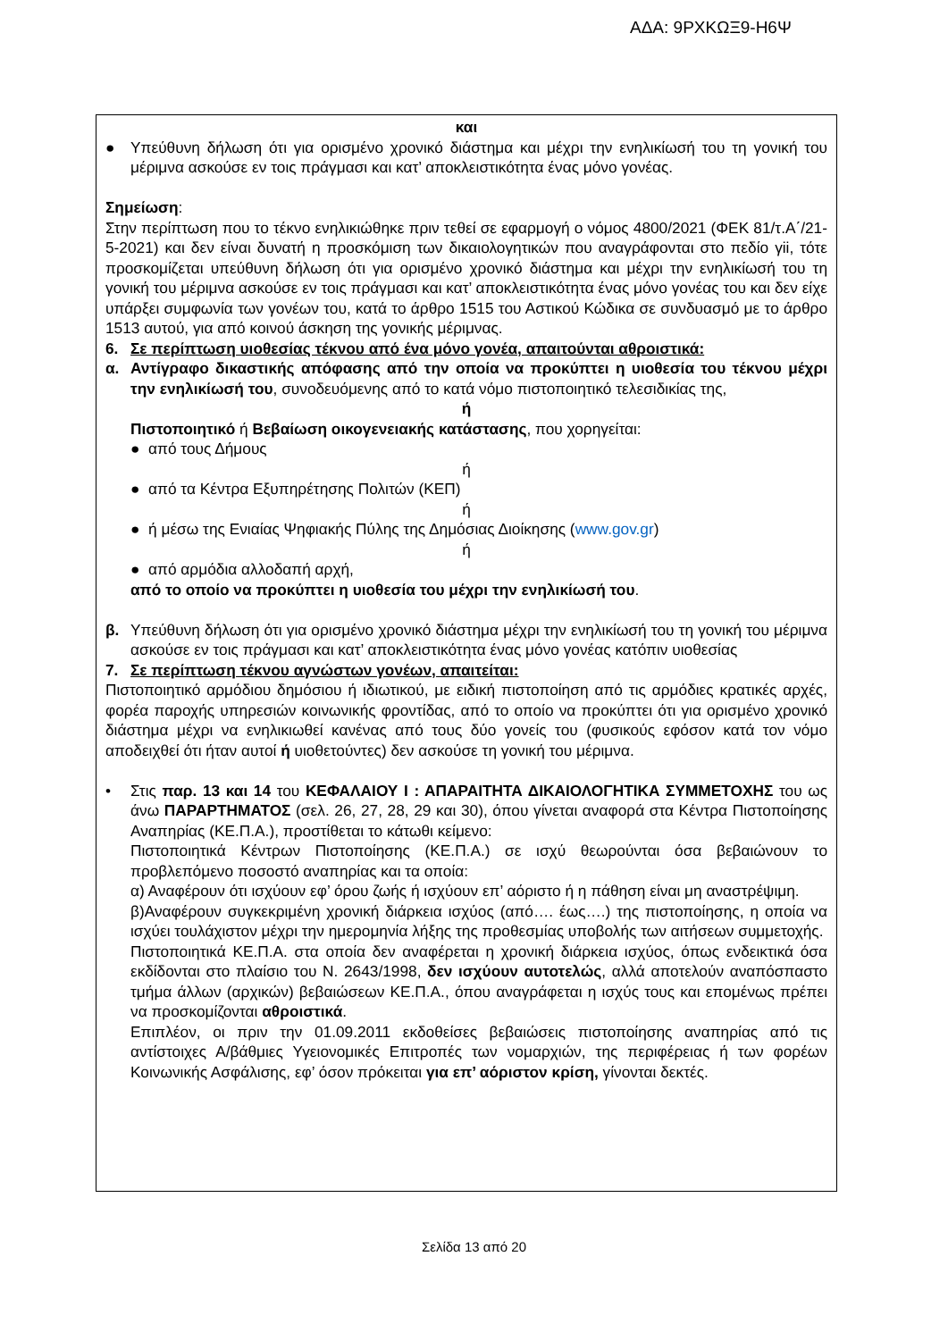ΑΔΑ: 9ΡΧΚΩΞ9-Η6Ψ
και
● Υπεύθυνη δήλωση ότι για ορισμένο χρονικό διάστημα και μέχρι την ενηλικίωσή του τη γονική του μέριμνα ασκούσε εν τοις πράγμασι και κατ’ αποκλειστικότητα ένας μόνο γονέας.
Σημείωση:
Στην περίπτωση που το τέκνο ενηλικιώθηκε πριν τεθεί σε εφαρμογή ο νόμος 4800/2021 (ΦΕΚ 81/τ.Α΄/21-5-2021) και δεν είναι δυνατή η προσκόμιση των δικαιολογητικών που αναγράφονται στο πεδίο γii, τότε προσκομίζεται υπεύθυνη δήλωση ότι για ορισμένο χρονικό διάστημα και μέχρι την ενηλικίωσή του τη γονική του μέριμνα ασκούσε εν τοις πράγμασι και κατ’ αποκλειστικότητα ένας μόνο γονέας του και δεν είχε υπάρξει συμφωνία των γονέων του, κατά το άρθρο 1515 του Αστικού Κώδικα σε συνδυασμό με το άρθρο 1513 αυτού, για από κοινού άσκηση της γονικής μέριμνας.
6. Σε περίπτωση υιοθεσίας τέκνου από ένα μόνο γονέα, απαιτούνται αθροιστικά:
α. Αντίγραφο δικαστικής απόφασης από την οποία να προκύπτει η υιοθεσία του τέκνου μέχρι την ενηλικίωσή του, συνοδευόμενης από το κατά νόμο πιστοποιητικό τελεσιδικίας της,
ή
Πιστοποιητικό ή Βεβαίωση οικογενειακής κατάστασης, που χορηγείται:
● από τους Δήμους
ή
● από τα Κέντρα Εξυπηρέτησης Πολιτών (ΚΕΠ)
ή
● ή μέσω της Ενιαίας Ψηφιακής Πύλης της Δημόσιας Διοίκησης (www.gov.gr)
ή
● από αρμόδια αλλοδαπή αρχή,
από το οποίο να προκύπτει η υιοθεσία του μέχρι την ενηλικίωσή του.
β. Υπεύθυνη δήλωση ότι για ορισμένο χρονικό διάστημα μέχρι την ενηλικίωσή του τη γονική του μέριμνα ασκούσε εν τοις πράγμασι και κατ’ αποκλειστικότητα ένας μόνο γονέας κατόπιν υιοθεσίας
7. Σε περίπτωση τέκνου αγνώστων γονέων, απαιτείται:
Πιστοποιητικό αρμόδιου δημόσιου ή ιδιωτικού, με ειδική πιστοποίηση από τις αρμόδιες κρατικές αρχές, φορέα παροχής υπηρεσιών κοινωνικής φροντίδας, από το οποίο να προκύπτει ότι για ορισμένο χρονικό διάστημα μέχρι να ενηλικιωθεί κανένας από τους δύο γονείς του (φυσικούς εφόσον κατά τον νόμο αποδειχθεί ότι ήταν αυτοί ή υιοθετούντες) δεν ασκούσε τη γονική του μέριμνα.
• Στις παρ. 13 και 14 του ΚΕΦΑΛΑΙΟΥ Ι : ΑΠΑΡΑΙΤΗΤΑ ΔΙΚΑΙΟΛΟΓΗΤΙΚΑ ΣΥΜΜΕΤΟΧΗΣ του ως άνω ΠΑΡΑΡΤΗΜΑΤΟΣ (σελ. 26, 27, 28, 29 και 30), όπου γίνεται αναφορά στα Κέντρα Πιστοποίησης Αναπηρίας (ΚΕ.Π.Α.), προστίθεται το κάτωθι κείμενο:
Πιστοποιητικά Κέντρων Πιστοποίησης (ΚΕ.Π.Α.) σε ισχύ θεωρούνται όσα βεβαιώνουν το προβλεπόμενο ποσοστό αναπηρίας και τα οποία:
α) Αναφέρουν ότι ισχύουν εφ’ όρου ζωής ή ισχύουν επ’ αόριστο ή η πάθηση είναι μη αναστρέψιμη.
β)Αναφέρουν συγκεκριμένη χρονική διάρκεια ισχύος (από…. έως….) της πιστοποίησης, η οποία να ισχύει τουλάχιστον μέχρι την ημερομηνία λήξης της προθεσμίας υποβολής των αιτήσεων συμμετοχής.
Πιστοποιητικά ΚΕ.Π.Α. στα οποία δεν αναφέρεται η χρονική διάρκεια ισχύος, όπως ενδεικτικά όσα εκδίδονται στο πλαίσιο του Ν. 2643/1998, δεν ισχύουν αυτοτελώς, αλλά αποτελούν αναπόσπαστο τμήμα άλλων (αρχικών) βεβαιώσεων ΚΕ.Π.Α., όπου αναγράφεται η ισχύς τους και επομένως πρέπει να προσκομίζονται αθροιστικά.
Επιπλέον, οι πριν την 01.09.2011 εκδοθείσες βεβαιώσεις πιστοποίησης αναπηρίας από τις αντίστοιχες Α/βάθμιες Υγειονομικές Επιτροπές των νομαρχιών, της περιφέρειας ή των φορέων Κοινωνικής Ασφάλισης, εφ’ όσον πρόκειται για επ’ αόριστον κρίση, γίνονται δεκτές.
Σελίδα 13 από 20